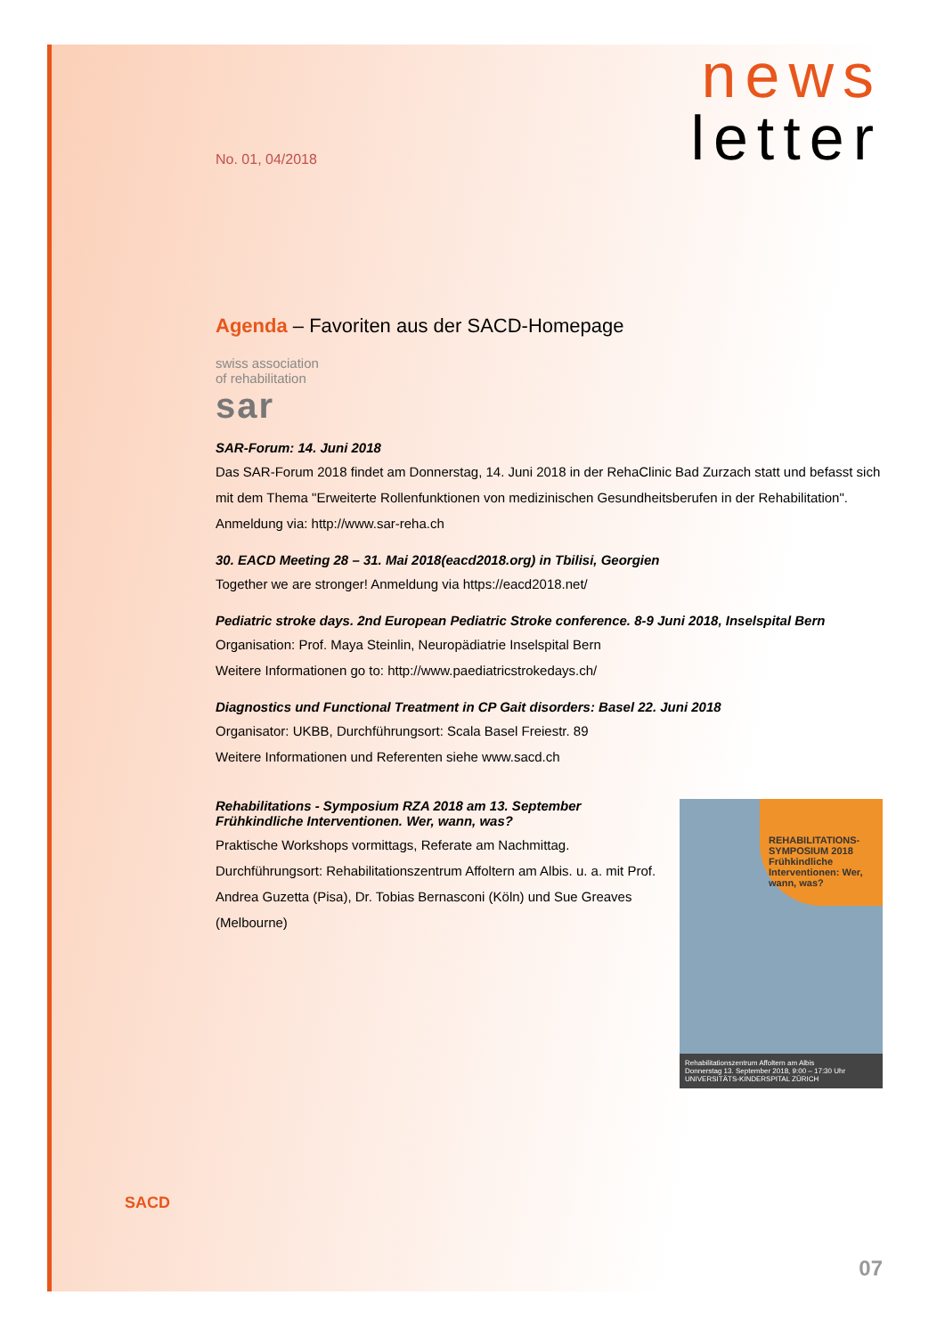news
letter
No. 01, 04/2018
Agenda – Favoriten aus der SACD-Homepage
swiss association
of rehabilitation
sar
SAR-Forum: 14. Juni 2018
Das SAR-Forum 2018 findet am Donnerstag, 14. Juni 2018 in der RehaClinic Bad Zurzach statt und befasst sich mit dem Thema "Erweiterte Rollenfunktionen von medizinischen Gesundheitsberufen in der Rehabilitation". Anmeldung via: http://www.sar-reha.ch
30. EACD Meeting 28 – 31. Mai 2018(eacd2018.org) in Tbilisi, Georgien
Together we are stronger! Anmeldung via https://eacd2018.net/
Pediatric stroke days. 2nd European Pediatric Stroke conference. 8-9 Juni 2018, Inselspital Bern
Organisation: Prof. Maya Steinlin, Neuropädiatrie Inselspital Bern
Weitere Informationen go to: http://www.paediatricstrokedays.ch/
Diagnostics und Functional Treatment in CP Gait disorders: Basel 22. Juni 2018
Organisator: UKBB, Durchführungsort: Scala Basel Freiestr. 89
Weitere Informationen und Referenten siehe www.sacd.ch
Rehabilitations - Symposium RZA 2018 am 13. September
Frühkindliche Interventionen. Wer, wann, was?
Praktische Workshops vormittags, Referate am Nachmittag. Durchführungsort: Rehabilitationszentrum Affoltern am Albis. u. a. mit Prof. Andrea Guzetta (Pisa), Dr. Tobias Bernasconi (Köln) und Sue Greaves (Melbourne)
REHABILITATIONS-SYMPOSIUM 2018
Frühkindliche Interventionen: Wer, wann, was?
Rehabilitationszentrum Affoltern am Albis
Donnerstag 13. September 2018, 9:00 – 17:30 Uhr
UNIVERSITÄTS-KINDERSPITAL ZÜRICH
SACD
07